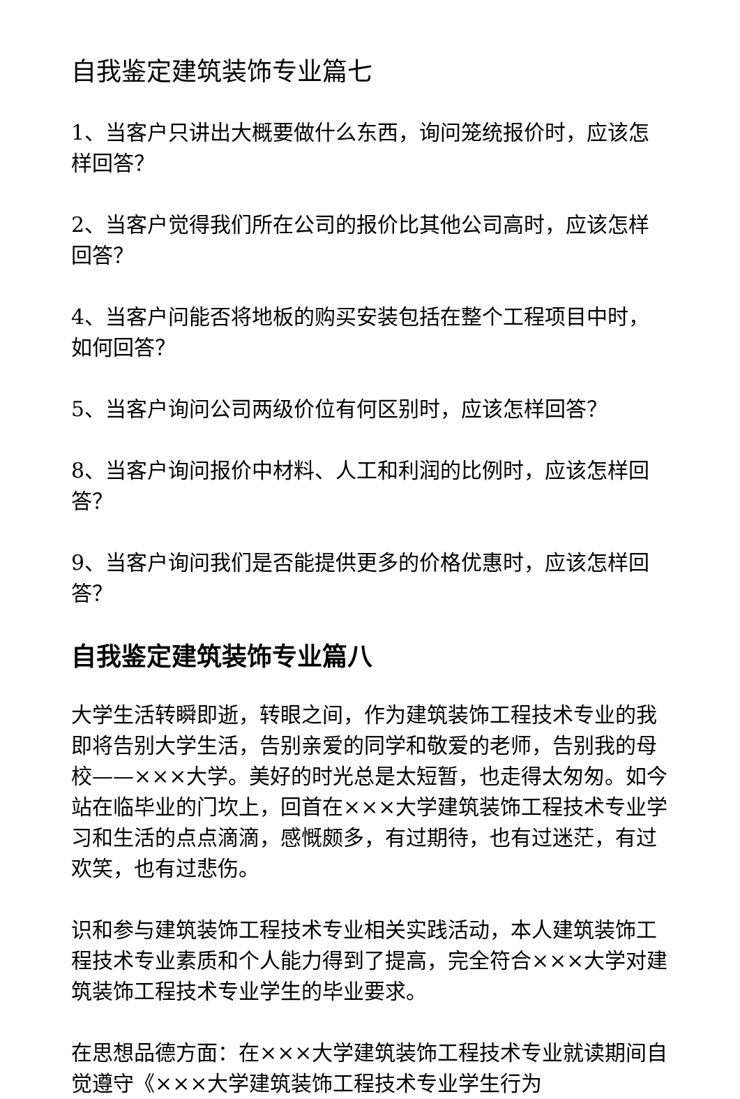自我鉴定建筑装饰专业篇七
1、当客户只讲出大概要做什么东西，询问笼统报价时，应该怎样回答？
2、当客户觉得我们所在公司的报价比其他公司高时，应该怎样回答？
4、当客户问能否将地板的购买安装包括在整个工程项目中时，如何回答？
5、当客户询问公司两级价位有何区别时，应该怎样回答？
8、当客户询问报价中材料、人工和利润的比例时，应该怎样回答？
9、当客户询问我们是否能提供更多的价格优惠时，应该怎样回答？
自我鉴定建筑装饰专业篇八
大学生活转瞬即逝，转眼之间，作为建筑装饰工程技术专业的我即将告别大学生活，告别亲爱的同学和敬爱的老师，告别我的母校——×××大学。美好的时光总是太短暂，也走得太匆匆。如今站在临毕业的门坎上，回首在×××大学建筑装饰工程技术专业学习和生活的点点滴滴，感慨颇多，有过期待，也有过迷茫，有过欢笑，也有过悲伤。
识和参与建筑装饰工程技术专业相关实践活动，本人建筑装饰工程技术专业素质和个人能力得到了提高，完全符合×××大学对建筑装饰工程技术专业学生的毕业要求。
在思想品德方面：在×××大学建筑装饰工程技术专业就读期间自觉遵守《×××大学建筑装饰工程技术专业学生行为